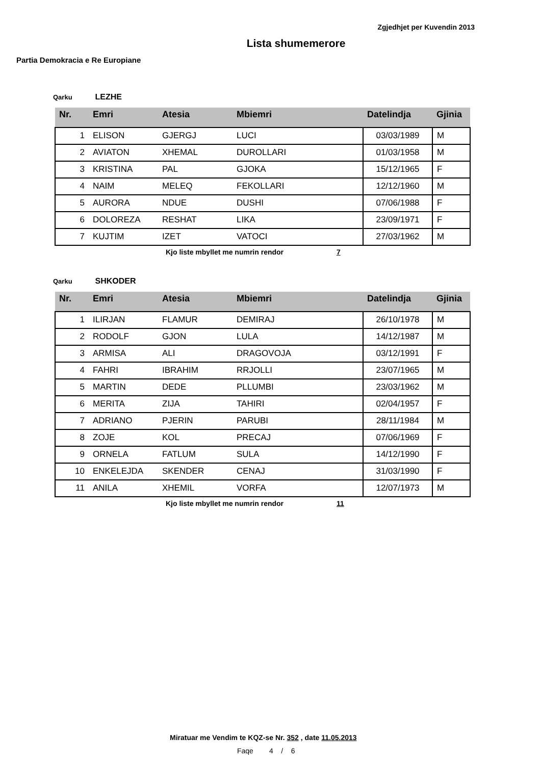Zgjedhjet per Kuvendin 2013
Lista shumemerore
Partia Demokracia e Re Europiane
Qarku LEZHE
| Nr. | Emri | Atesia | Mbiemri | Datelindja | Gjinia |
| --- | --- | --- | --- | --- | --- |
| 1 | ELISON | GJERGJ | LUCI | 03/03/1989 | M |
| 2 | AVIATON | XHEMAL | DUROLLARI | 01/03/1958 | M |
| 3 | KRISTINA | PAL | GJOKA | 15/12/1965 | F |
| 4 | NAIM | MELEQ | FEKOLLARI | 12/12/1960 | M |
| 5 | AURORA | NDUE | DUSHI | 07/06/1988 | F |
| 6 | DOLOREZA | RESHAT | LIKA | 23/09/1971 | F |
| 7 | KUJTIM | IZET | VATOCI | 27/03/1962 | M |
Kjo liste mbyllet me numrin rendor 7
Qarku SHKODER
| Nr. | Emri | Atesia | Mbiemri | Datelindja | Gjinia |
| --- | --- | --- | --- | --- | --- |
| 1 | ILIRJAN | FLAMUR | DEMIRAJ | 26/10/1978 | M |
| 2 | RODOLF | GJON | LULA | 14/12/1987 | M |
| 3 | ARMISA | ALI | DRAGOVOJA | 03/12/1991 | F |
| 4 | FAHRI | IBRAHIM | RRJOLLI | 23/07/1965 | M |
| 5 | MARTIN | DEDE | PLLUMBI | 23/03/1962 | M |
| 6 | MERITA | ZIJA | TAHIRI | 02/04/1957 | F |
| 7 | ADRIANO | PJERIN | PARUBI | 28/11/1984 | M |
| 8 | ZOJE | KOL | PRECAJ | 07/06/1969 | F |
| 9 | ORNELA | FATLUM | SULA | 14/12/1990 | F |
| 10 | ENKELEJDA | SKENDER | CENAJ | 31/03/1990 | F |
| 11 | ANILA | XHEMIL | VORFA | 12/07/1973 | M |
Kjo liste mbyllet me numrin rendor 11
Miratuar me Vendim te KQZ-se Nr. 352 , date 11.05.2013
Faqe 4 / 6